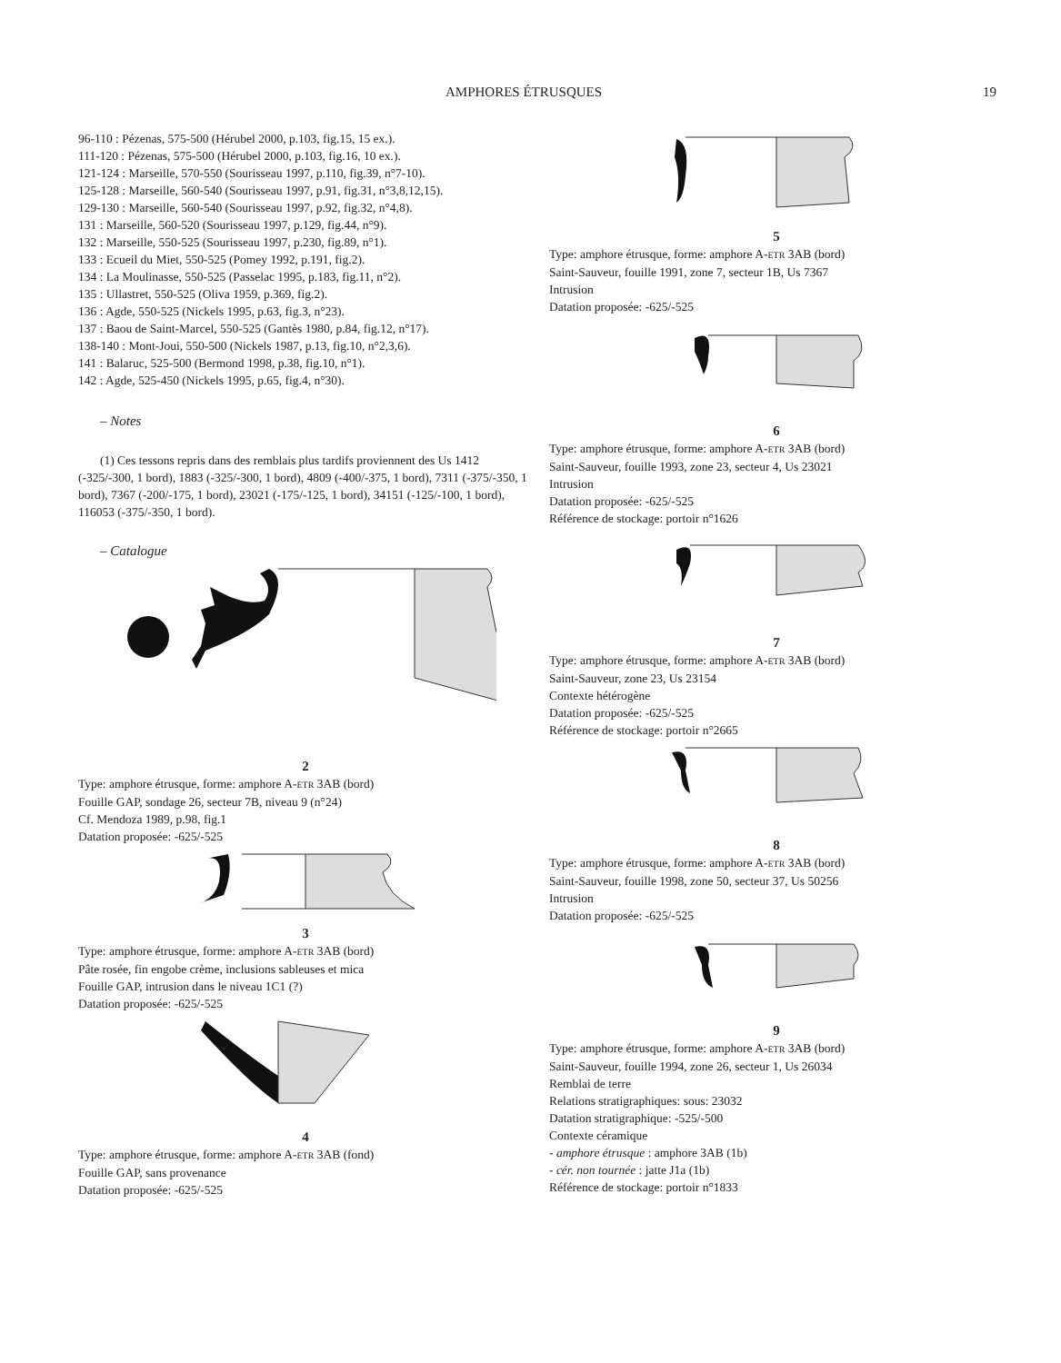AMPHORES ÉTRUSQUES 19
96-110 : Pézenas, 575-500 (Hérubel 2000, p.103, fig.15, 15 ex.).
111-120 : Pézenas, 575-500 (Hérubel 2000, p.103, fig.16, 10 ex.).
121-124 : Marseille, 570-550 (Sourisseau 1997, p.110, fig.39, n°7-10).
125-128 : Marseille, 560-540 (Sourisseau 1997, p.91, fig.31, n°3,8,12,15).
129-130 : Marseille, 560-540 (Sourisseau 1997, p.92, fig.32, n°4,8).
131 : Marseille, 560-520 (Sourisseau 1997, p.129, fig.44, n°9).
132 : Marseille, 550-525 (Sourisseau 1997, p.230, fig.89, n°1).
133 : Ecueil du Miet, 550-525 (Pomey 1992, p.191, fig.2).
134 : La Moulinasse, 550-525 (Passelac 1995, p.183, fig.11, n°2).
135 : Ullastret, 550-525 (Oliva 1959, p.369, fig.2).
136 : Agde, 550-525 (Nickels 1995, p.63, fig.3, n°23).
137 : Baou de Saint-Marcel, 550-525 (Gantès 1980, p.84, fig.12, n°17).
138-140 : Mont-Joui, 550-500 (Nickels 1987, p.13, fig.10, n°2,3,6).
141 : Balaruc, 525-500 (Bermond 1998, p.38, fig.10, n°1).
142 : Agde, 525-450 (Nickels 1995, p.65, fig.4, n°30).
– Notes
(1) Ces tessons repris dans des remblais plus tardifs proviennent des Us 1412 (-325/-300, 1 bord), 1883 (-325/-300, 1 bord), 4809 (-400/-375, 1 bord), 7311 (-375/-350, 1 bord), 7367 (-200/-175, 1 bord), 23021 (-175/-125, 1 bord), 34151 (-125/-100, 1 bord), 116053 (-375/-350, 1 bord).
– Catalogue
2
Type: amphore étrusque, forme: amphore A-ETR 3AB (bord)
Fouille GAP, sondage 26, secteur 7B, niveau 9 (n°24)
Cf. Mendoza 1989, p.98, fig.1
Datation proposée: -625/-525
3
Type: amphore étrusque, forme: amphore A-ETR 3AB (bord)
Pâte rosée, fin engobe crème, inclusions sableuses et mica
Fouille GAP, intrusion dans le niveau 1C1 (?)
Datation proposée: -625/-525
4
Type: amphore étrusque, forme: amphore A-ETR 3AB (fond)
Fouille GAP, sans provenance
Datation proposée: -625/-525
5
Type: amphore étrusque, forme: amphore A-ETR 3AB (bord)
Saint-Sauveur, fouille 1991, zone 7, secteur 1B, Us 7367
Intrusion
Datation proposée: -625/-525
6
Type: amphore étrusque, forme: amphore A-ETR 3AB (bord)
Saint-Sauveur, fouille 1993, zone 23, secteur 4, Us 23021
Intrusion
Datation proposée: -625/-525
Référence de stockage: portoir n°1626
7
Type: amphore étrusque, forme: amphore A-ETR 3AB (bord)
Saint-Sauveur, zone 23, Us 23154
Contexte hétérogène
Datation proposée: -625/-525
Référence de stockage: portoir n°2665
8
Type: amphore étrusque, forme: amphore A-ETR 3AB (bord)
Saint-Sauveur, fouille 1998, zone 50, secteur 37, Us 50256
Intrusion
Datation proposée: -625/-525
9
Type: amphore étrusque, forme: amphore A-ETR 3AB (bord)
Saint-Sauveur, fouille 1994, zone 26, secteur 1, Us 26034
Remblai de terre
Relations stratigraphiques: sous: 23032
Datation stratigraphique: -525/-500
Contexte céramique
- amphore étrusque : amphore 3AB (1b)
- cér. non tournée : jatte J1a (1b)
Référence de stockage: portoir n°1833